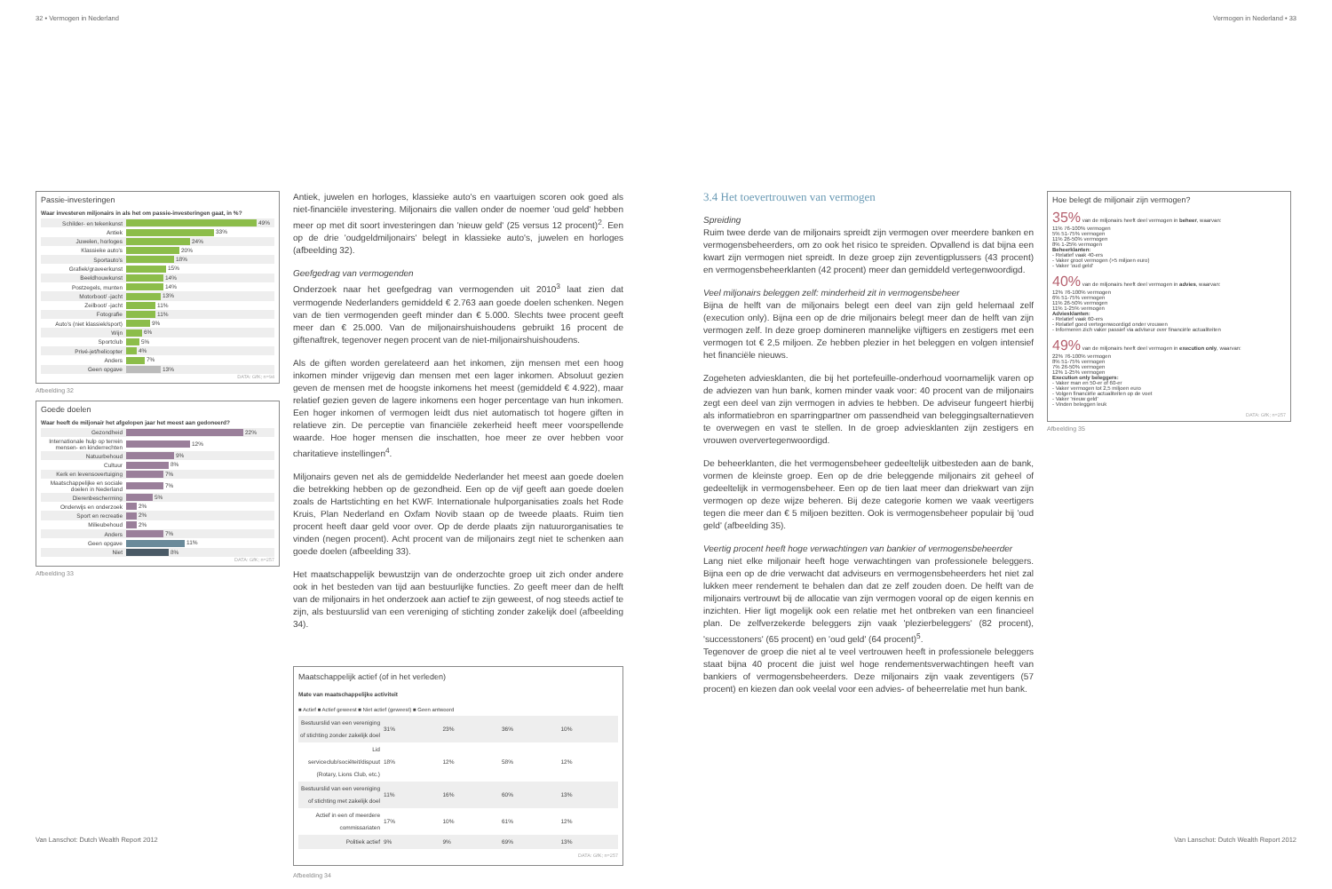32 • Vermogen in Nederland Vermogen in Nederland • 33
Passie-investeringen
Waar investeren miljonairs in als het om passie-investeringen gaat, in %?
| Schilder- en tekenkunst | 49% |
| Antiek | 33% |
| Juwelen, horloges | 24% |
| Klassieke auto's | 20% |
| Sportauto's | 18% |
| Grafiek/graveerkunst | 15% |
| Beeldhouwkunst | 14% |
| Postzegels, munten | 14% |
| Motorboot/ -jacht | 13% |
| Zeilboot/ -jacht | 11% |
| Fotografie | 11% |
| Auto's (niet klassiek/sport) | 9% |
| Wijn | 6% |
| Sportclub | 5% |
| Privé-jet/helicopter | 4% |
| Anders | 7% |
| Geen opgave | 13% |
DATA: GfK; n=94
Afbeelding 32
Goede doelen
Waar heeft de miljonair het afgelopen jaar het meest aan gedoneerd?
| Gezondheid | 22% |
| Internationale hulp op terrein mensen- en kinderrechten | 12% |
| Natuurbehoud | 9% |
| Cultuur | 8% |
| Kerk en levensovertuiging | 7% |
| Maatschappelijke en sociale doelen in Nederland | 7% |
| Dierenbescherming | 5% |
| Onderwijs en onderzoek | 2% |
| Sport en recreatie | 2% |
| Milieubehoud | 2% |
| Anders | 7% |
| Geen opgave | 11% |
| Niet | 8% |
DATA: GfK; n=257
Afbeelding 33
Antiek, juwelen en horloges, klassieke auto's en vaartuigen scoren ook goed als niet-financiële investering. Miljonairs die vallen onder de noemer 'oud geld' hebben meer op met dit soort investeringen dan 'nieuw geld' (25 versus 12 procent)<sup>2</sup>. Een op de drie 'oudgeldmiljonairs' belegt in klassieke auto's, juwelen en horloges (afbeelding 32).
Geefgedrag van vermogenden
Onderzoek naar het geefgedrag van vermogenden uit 2010<sup>3</sup> laat zien dat vermogende Nederlanders gemiddeld € 2.763 aan goede doelen schenken. Negen van de tien vermogenden geeft minder dan € 5.000. Slechts twee procent geeft meer dan € 25.000. Van de miljonairshuishoudens gebruikt 16 procent de giftenaftrek, tegenover negen procent van de niet-miljonairshuishoudens.
Als de giften worden gerelateerd aan het inkomen, zijn mensen met een hoog inkomen minder vrijgevig dan mensen met een lager inkomen. Absoluut gezien geven de mensen met de hoogste inkomens het meest (gemiddeld € 4.922), maar relatief gezien geven de lagere inkomens een hoger percentage van hun inkomen. Een hoger inkomen of vermogen leidt dus niet automatisch tot hogere giften in relatieve zin. De perceptie van financiële zekerheid heeft meer voorspellende waarde. Hoe hoger mensen die inschatten, hoe meer ze over hebben voor charitatieve instellingen<sup>4</sup>.
Miljonairs geven net als de gemiddelde Nederlander het meest aan goede doelen die betrekking hebben op de gezondheid. Een op de vijf geeft aan goede doelen zoals de Hartstichting en het KWF. Internationale hulporganisaties zoals het Rode Kruis, Plan Nederland en Oxfam Novib staan op de tweede plaats. Ruim tien procent heeft daar geld voor over. Op de derde plaats zijn natuurorganisaties te vinden (negen procent). Acht procent van de miljonairs zegt niet te schenken aan goede doelen (afbeelding 33).
Het maatschappelijk bewustzijn van de onderzochte groep uit zich onder andere ook in het besteden van tijd aan bestuurlijke functies. Zo geeft meer dan de helft van de miljonairs in het onderzoek aan actief te zijn geweest, of nog steeds actief te zijn, als bestuurslid van een vereniging of stichting zonder zakelijk doel (afbeelding 34).
Maatschappelijk actief (of in het verleden)
Mate van maatschappelijke activiteit
■ Actief ■ Actief geweest ■ Niet actief (geweest) ■ Geen antwoord
| Bestuurslid van een vereniging of stichting zonder zakelijk doel | 31% | 23% | 36% | 10% |
| Lid serviceclub/sociëteit/dispuut (Rotary, Lions Club, etc.) | 18% | 12% | 58% | 12% |
| Bestuurslid van een vereniging of stichting met zakelijk doel | 11% | 16% | 60% | 13% |
| Actief in een of meerdere commissariaten | 17% | 10% | 61% | 12% |
| Politiek actief | 9% | 9% | 69% | 13% |
DATA: GfK; n=257
Afbeelding 34
3.4 Het toevertrouwen van vermogen
Spreiding
Ruim twee derde van de miljonairs spreidt zijn vermogen over meerdere banken en vermogensbeheerders, om zo ook het risico te spreiden. Opvallend is dat bijna een kwart zijn vermogen niet spreidt. In deze groep zijn zeventigplussers (43 procent) en vermogensbeheerklanten (42 procent) meer dan gemiddeld vertegenwoordigd.
Veel miljonairs beleggen zelf: minderheid zit in vermogensbeheer
Bijna de helft van de miljonairs belegt een deel van zijn geld helemaal zelf (execution only). Bijna een op de drie miljonairs belegt meer dan de helft van zijn vermogen zelf. In deze groep domineren mannelijke vijftigers en zestigers met een vermogen tot € 2,5 miljoen. Ze hebben plezier in het beleggen en volgen intensief het financiële nieuws.
Zogeheten adviesklanten, die bij het portefeuille-onderhoud voornamelijk varen op de adviezen van hun bank, komen minder vaak voor: 40 procent van de miljonairs zegt een deel van zijn vermogen in advies te hebben. De adviseur fungeert hierbij als informatiebron en sparringpartner om passendheid van beleggingsalternatieven te overwegen en vast te stellen. In de groep adviesklanten zijn zestigers en vrouwen oververtegenwoordigd.
De beheerklanten, die het vermogensbeheer gedeeltelijk uitbesteden aan de bank, vormen de kleinste groep. Een op de drie beleggende miljonairs zit geheel of gedeeltelijk in vermogensbeheer. Een op de tien laat meer dan driekwart van zijn vermogen op deze wijze beheren. Bij deze categorie komen we vaak veertigers tegen die meer dan € 5 miljoen bezitten. Ook is vermogensbeheer populair bij 'oud geld' (afbeelding 35).
Veertig procent heeft hoge verwachtingen van bankier of vermogensbeheerder
Lang niet elke miljonair heeft hoge verwachtingen van professionele beleggers. Bijna een op de drie verwacht dat adviseurs en vermogensbeheerders het niet zal lukken meer rendement te behalen dan dat ze zelf zouden doen. De helft van de miljonairs vertrouwt bij de allocatie van zijn vermogen vooral op de eigen kennis en inzichten. Hier ligt mogelijk ook een relatie met het ontbreken van een financieel plan. De zelfverzekerde beleggers zijn vaak 'plezierbeleggers' (82 procent), 'successtoners' (65 procent) en 'oud geld' (64 procent)<sup>5</sup>.
Tegenover de groep die niet al te veel vertrouwen heeft in professionele beleggers staat bijna 40 procent die juist wel hoge rendementsverwachtingen heeft van bankiers of vermogensbeheerders. Deze miljonairs zijn vaak zeventigers (57 procent) en kiezen dan ook veelal voor een advies- of beheerrelatie met hun bank.
Hoe belegt de miljonair zijn vermogen?
35% van de miljonairs heeft deel vermogen in beheer, waarvan:
11% 76-100% vermogen
5% 51-75% vermogen
11% 26-50% vermogen
8% 1-25% vermogen
Beheerklanten:
- Relatief vaak 40-ers
- Vaker groot vermogen (>5 miljoen euro)
- Vaker 'oud geld'
40% van de miljonairs heeft deel vermogen in advies, waarvan:
12% 76-100% vermogen
6% 51-75% vermogen
11% 26-50% vermogen
11% 1-25% vermogen
Adviesklanten:
- Relatief vaak 60-ers
- Relatief goed vertegenwoordigd onder vrouwen
- Informeren zich vaker passief via adviseur over financiële actualiteiten
49% van de miljonairs heeft deel vermogen in execution only, waarvan:
22% 76-100% vermogen
8% 51-75% vermogen
7% 26-50% vermogen
12% 1-25% vermogen
Execution only beleggers:
- Vaker man en 50-er of 60-er
- Vaker vermogen tot 2,5 miljoen euro
- Volgen financiële actualiteiten op de voet
- Vaker 'nieuw geld'
- Vinden beleggen leuk
DATA: GfK; n=257
Afbeelding 35
Van Lanschot: Dutch Wealth Report 2012 Van Lanschot: Dutch Wealth Report 2012